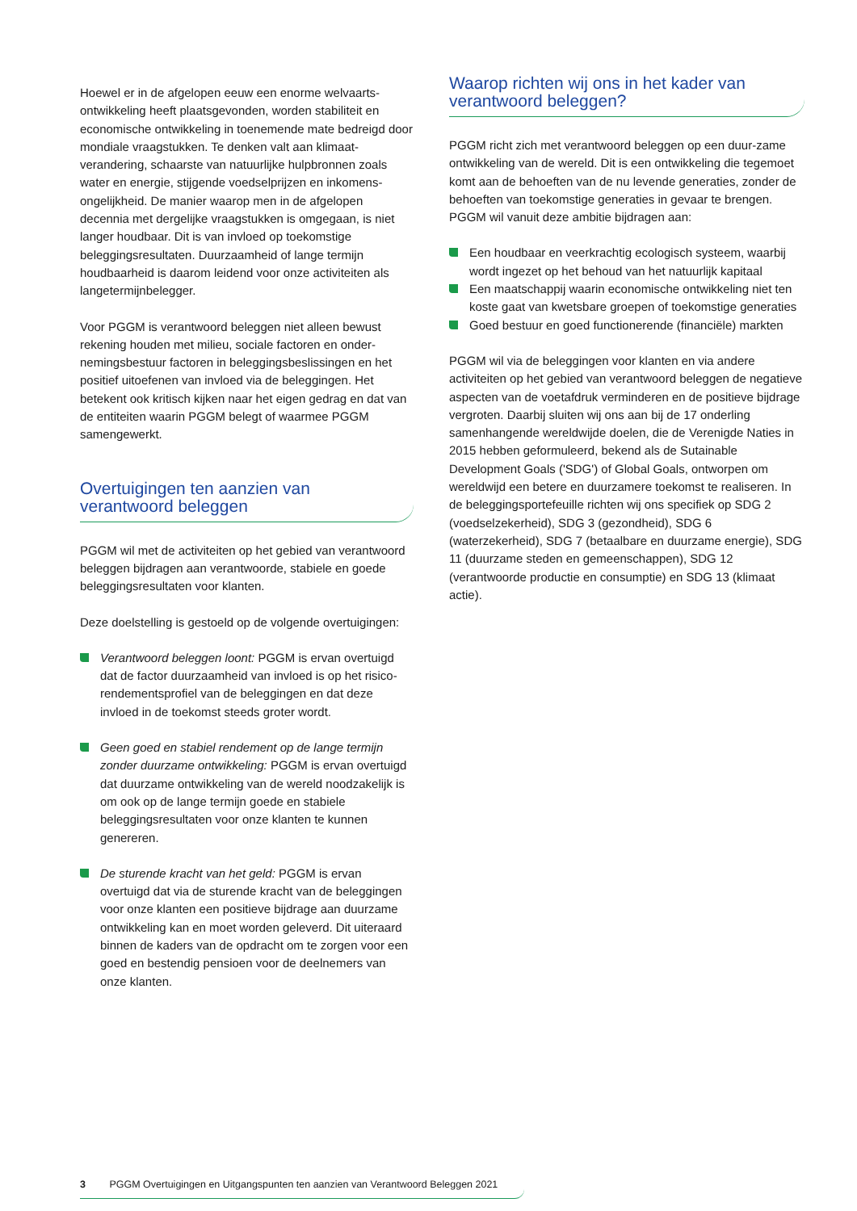Hoewel er in de afgelopen eeuw een enorme welvaarts-ontwikkeling heeft plaatsgevonden, worden stabiliteit en economische ontwikkeling in toenemende mate bedreigd door mondiale vraagstukken. Te denken valt aan klimaat-verandering, schaarste van natuurlijke hulpbronnen zoals water en energie, stijgende voedselprijzen en inkomens-ongelijkheid. De manier waarop men in de afgelopen decennia met dergelijke vraagstukken is omgegaan, is niet langer houdbaar. Dit is van invloed op toekomstige beleggingsresultaten. Duurzaamheid of lange termijn houdbaarheid is daarom leidend voor onze activiteiten als langetermijnbelegger.
Voor PGGM is verantwoord beleggen niet alleen bewust rekening houden met milieu, sociale factoren en onder-nemingsbestuur factoren in beleggingsbeslissingen en het positief uitoefenen van invloed via de beleggingen. Het betekent ook kritisch kijken naar het eigen gedrag en dat van de entiteiten waarin PGGM belegt of waarmee PGGM samengewerkt.
Overtuigingen ten aanzien van
verantwoord beleggen
PGGM wil met de activiteiten op het gebied van verantwoord beleggen bijdragen aan verantwoorde, stabiele en goede beleggingsresultaten voor klanten.
Deze doelstelling is gestoeld op de volgende overtuigingen:
Verantwoord beleggen loont: PGGM is ervan overtuigd dat de factor duurzaamheid van invloed is op het risico-rendementsprofiel van de beleggingen en dat deze invloed in de toekomst steeds groter wordt.
Geen goed en stabiel rendement op de lange termijn zonder duurzame ontwikkeling: PGGM is ervan overtuigd dat duurzame ontwikkeling van de wereld noodzakelijk is om ook op de lange termijn goede en stabiele beleggingsresultaten voor onze klanten te kunnen genereren.
De sturende kracht van het geld: PGGM is ervan overtuigd dat via de sturende kracht van de beleggingen voor onze klanten een positieve bijdrage aan duurzame ontwikkeling kan en moet worden geleverd. Dit uiteraard binnen de kaders van de opdracht om te zorgen voor een goed en bestendig pensioen voor de deelnemers van onze klanten.
Waarop richten wij ons in het kader van
verantwoord beleggen?
PGGM richt zich met verantwoord beleggen op een duur-zame ontwikkeling van de wereld. Dit is een ontwikkeling die tegemoet komt aan de behoeften van de nu levende generaties, zonder de behoeften van toekomstige generaties in gevaar te brengen. PGGM wil vanuit deze ambitie bijdragen aan:
Een houdbaar en veerkrachtig ecologisch systeem, waarbij wordt ingezet op het behoud van het natuurlijk kapitaal
Een maatschappij waarin economische ontwikkeling niet ten koste gaat van kwetsbare groepen of toekomstige generaties
Goed bestuur en goed functionerende (financiële) markten
PGGM wil via de beleggingen voor klanten en via andere activiteiten op het gebied van verantwoord beleggen de negatieve aspecten van de voetafdruk verminderen en de positieve bijdrage vergroten. Daarbij sluiten wij ons aan bij de 17 onderling samenhangende wereldwijde doelen, die de Verenigde Naties in 2015 hebben geformuleerd, bekend als de Sutainable Development Goals ('SDG') of Global Goals, ontworpen om wereldwijd een betere en duurzamere toekomst te realiseren. In de beleggingsportefeuille richten wij ons specifiek op SDG 2 (voedselzekerheid), SDG 3 (gezondheid), SDG 6 (waterzekerheid), SDG 7 (betaalbare en duurzame energie), SDG 11 (duurzame steden en gemeenschappen), SDG 12 (verantwoorde productie en consumptie) en SDG 13 (klimaat actie).
3 PGGM Overtuigingen en Uitgangspunten ten aanzien van Verantwoord Beleggen 2021